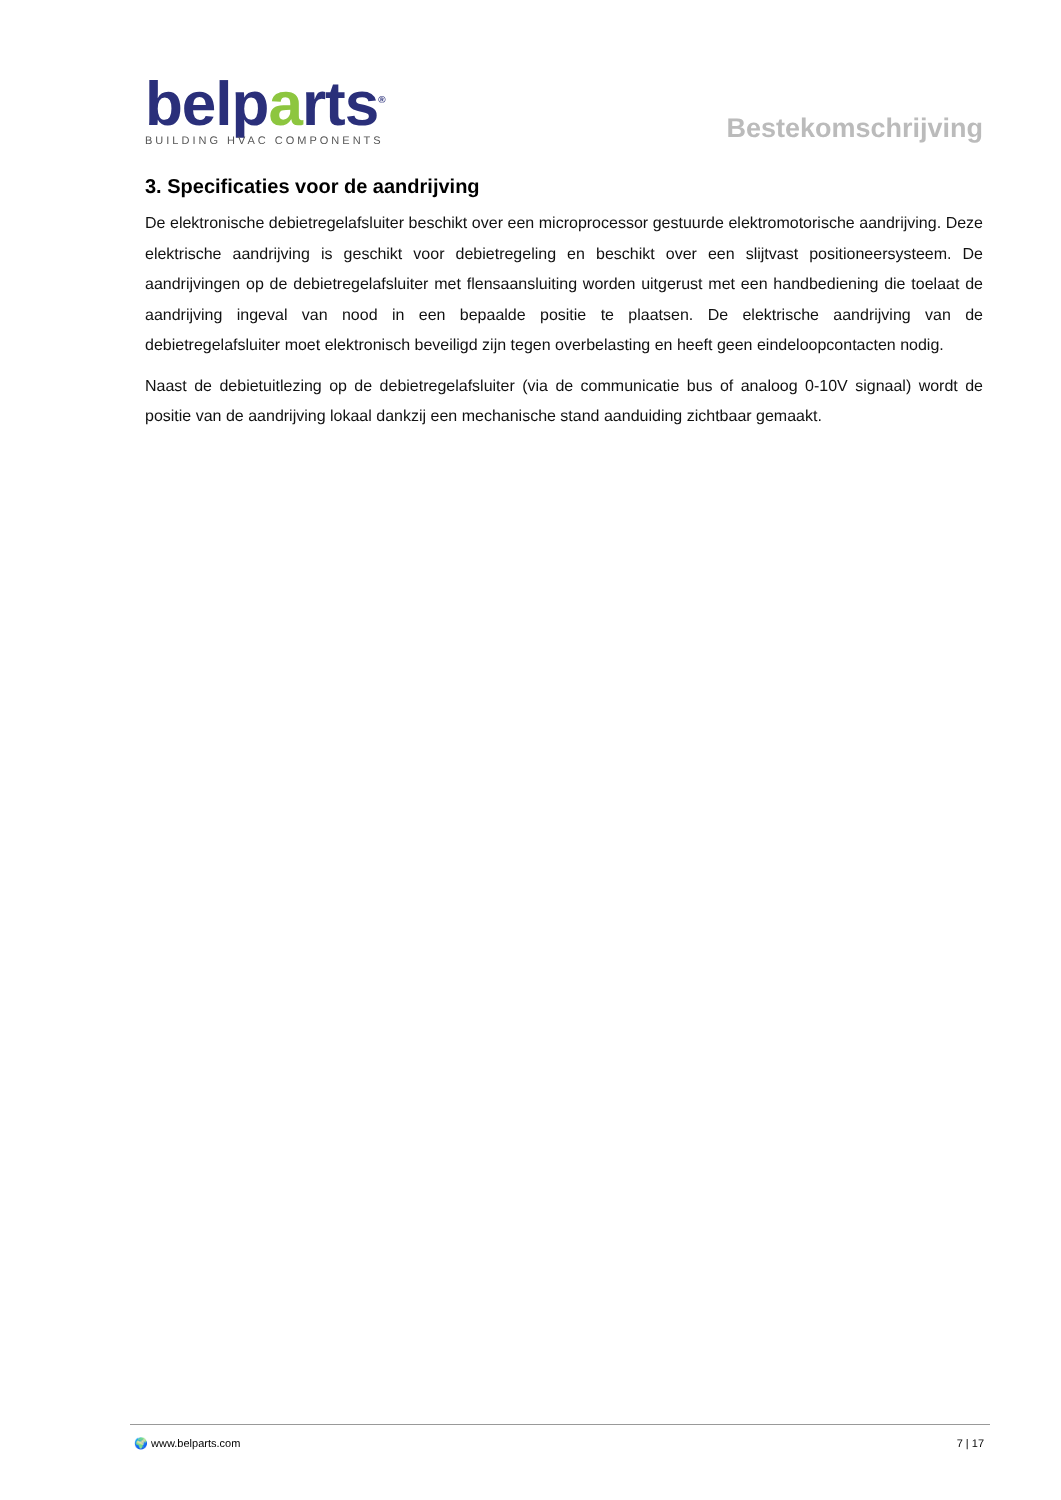belparts<sup>®</sup>
BUILDING HVAC COMPONENTS
Bestekomschrijving
3. Specificaties voor de aandrijving
De elektronische debietregelafsluiter beschikt over een microprocessor gestuurde elektromotorische aandrijving. Deze elektrische aandrijving is geschikt voor debietregeling en beschikt over een slijtvast positioneersysteem. De aandrijvingen op de debietregelafsluiter met flensaansluiting worden uitgerust met een handbediening die toelaat de aandrijving ingeval van nood in een bepaalde positie te plaatsen. De elektrische aandrijving van de debietregelafsluiter moet elektronisch beveiligd zijn tegen overbelasting en heeft geen eindeloopcontacten nodig.
Naast de debietuitlezing op de debietregelafsluiter (via de communicatie bus of analoog 0-10V signaal) wordt de positie van de aandrijving lokaal dankzij een mechanische stand aanduiding zichtbaar gemaakt.
🌍 www.belparts.com 7 | 17